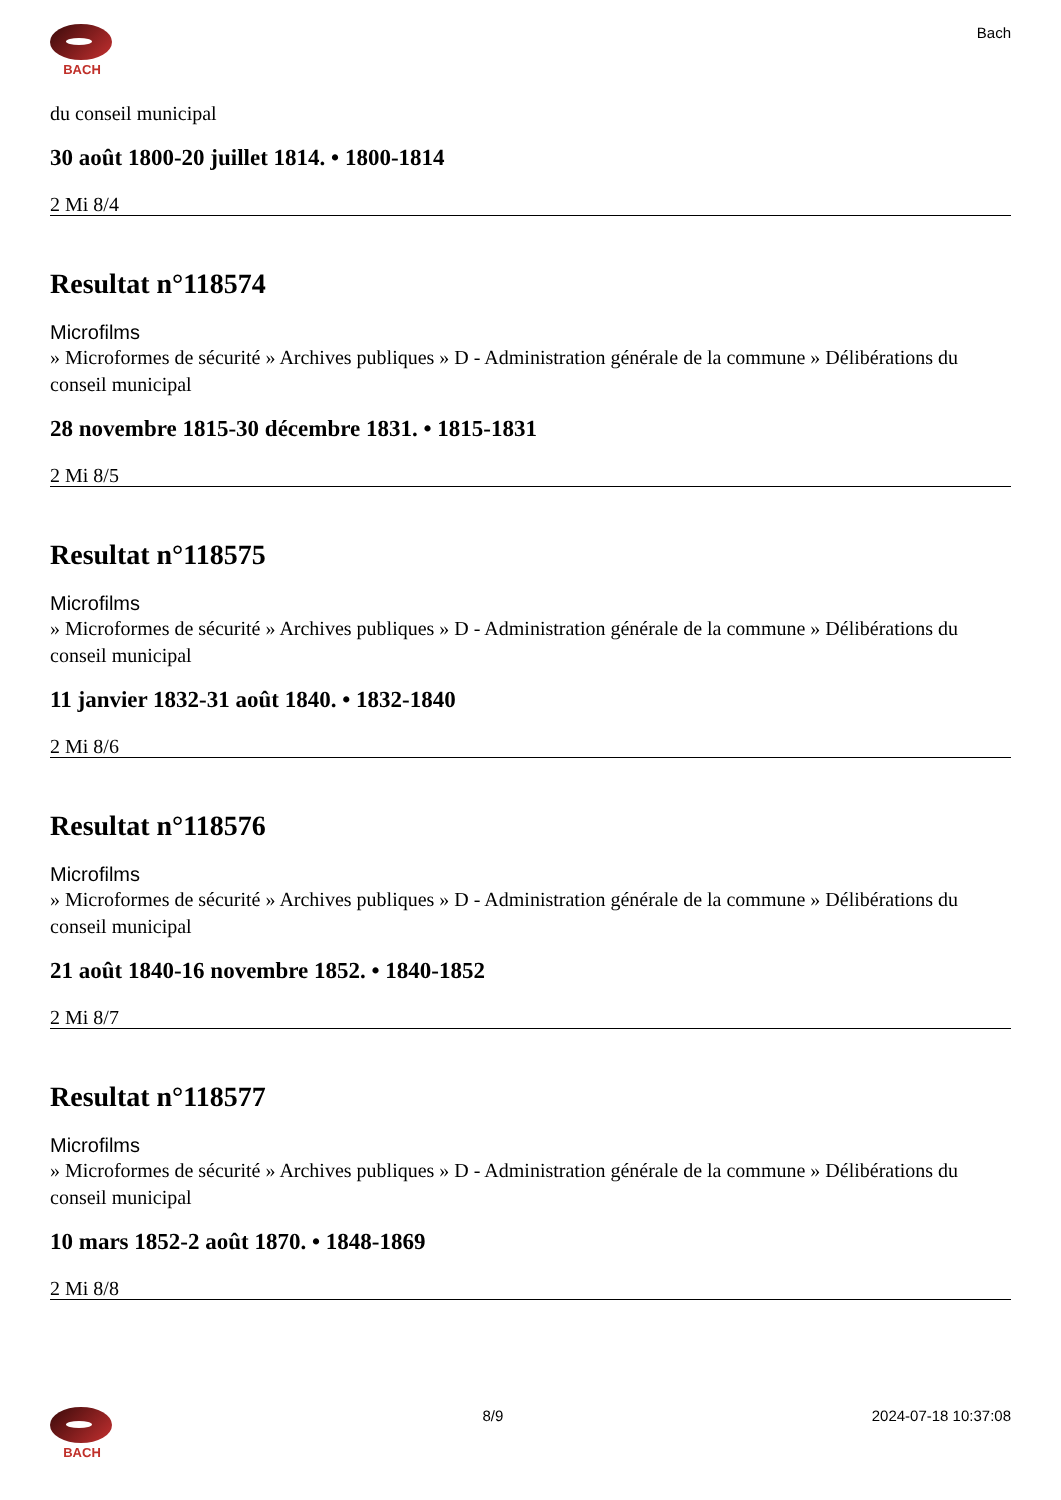BACH
Bach
du conseil municipal
30 août 1800-20 juillet 1814. • 1800-1814
2 Mi 8/4
Resultat n°118574
Microfilms
» Microformes de sécurité » Archives publiques » D - Administration générale de la commune » Délibérations du conseil municipal
28 novembre 1815-30 décembre 1831. • 1815-1831
2 Mi 8/5
Resultat n°118575
Microfilms
» Microformes de sécurité » Archives publiques » D - Administration générale de la commune » Délibérations du conseil municipal
11 janvier 1832-31 août 1840. • 1832-1840
2 Mi 8/6
Resultat n°118576
Microfilms
» Microformes de sécurité » Archives publiques » D - Administration générale de la commune » Délibérations du conseil municipal
21 août 1840-16 novembre 1852. • 1840-1852
2 Mi 8/7
Resultat n°118577
Microfilms
» Microformes de sécurité » Archives publiques » D - Administration générale de la commune » Délibérations du conseil municipal
10 mars 1852-2 août 1870. • 1848-1869
2 Mi 8/8
BACH
8/9 2024-07-18 10:37:08